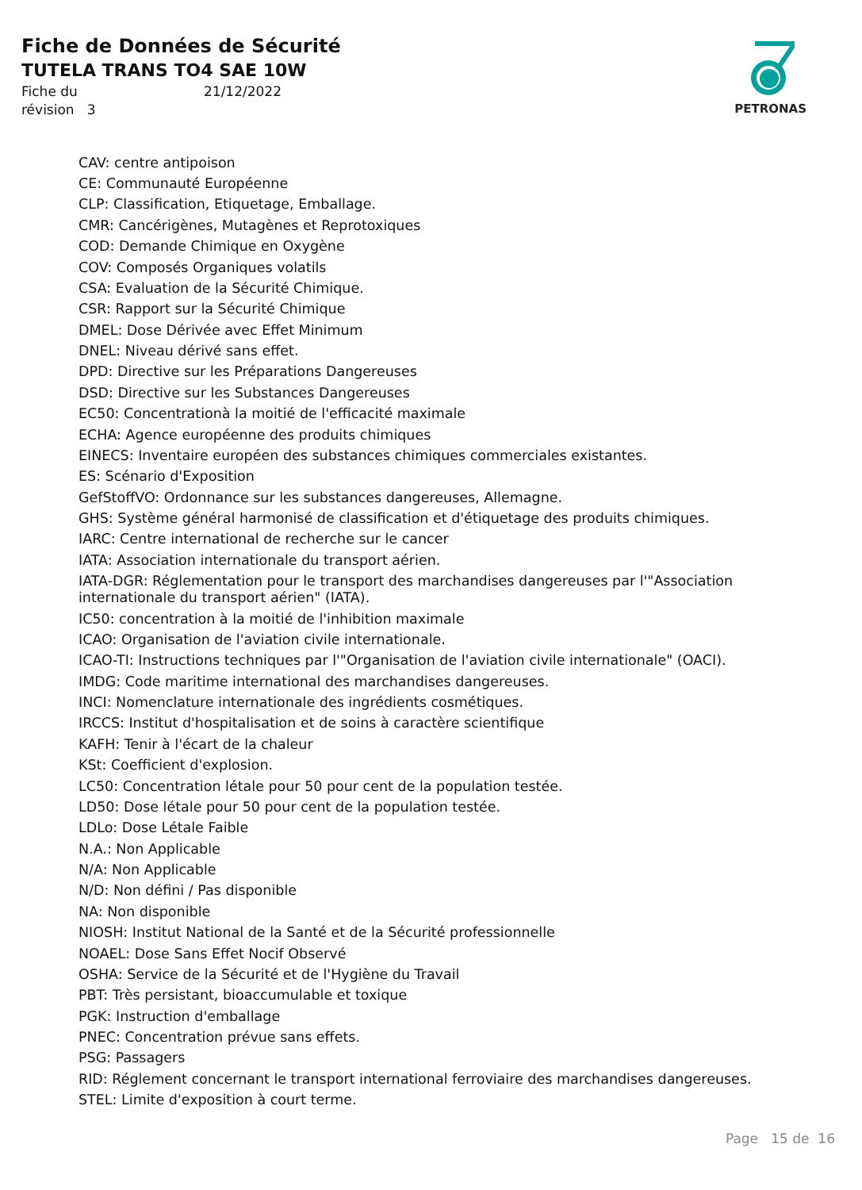Fiche de Données de Sécurité
TUTELA TRANS TO4 SAE 10W
Fiche du 21/12/2022 révision 3
PETRONAS
CAV: centre antipoison
CE: Communauté Européenne
CLP: Classification, Etiquetage, Emballage.
CMR: Cancérigènes, Mutagènes et Reprotoxiques
COD: Demande Chimique en Oxygène
COV: Composés Organiques volatils
CSA: Evaluation de la Sécurité Chimique.
CSR: Rapport sur la Sécurité Chimique
DMEL: Dose Dérivée avec Effet Minimum
DNEL: Niveau dérivé sans effet.
DPD: Directive sur les Préparations Dangereuses
DSD: Directive sur les Substances Dangereuses
EC50: Concentrationà la moitié de l'efficacité maximale
ECHA: Agence européenne des produits chimiques
EINECS: Inventaire européen des substances chimiques commerciales existantes.
ES: Scénario d'Exposition
GefStoffVO: Ordonnance sur les substances dangereuses, Allemagne.
GHS: Système général harmonisé de classification et d'étiquetage des produits chimiques.
IARC: Centre international de recherche sur le cancer
IATA: Association internationale du transport aérien.
IATA-DGR: Réglementation pour le transport des marchandises dangereuses par l'"Association internationale du transport aérien" (IATA).
IC50: concentration à la moitié de l'inhibition maximale
ICAO: Organisation de l'aviation civile internationale.
ICAO-TI: Instructions techniques par l'"Organisation de l'aviation civile internationale" (OACI).
IMDG: Code maritime international des marchandises dangereuses.
INCI: Nomenclature internationale des ingrédients cosmétiques.
IRCCS: Institut d'hospitalisation et de soins à caractère scientifique
KAFH: Tenir à l'écart de la chaleur
KSt: Coefficient d'explosion.
LC50: Concentration létale pour 50 pour cent de la population testée.
LD50: Dose létale pour 50 pour cent de la population testée.
LDLo: Dose Létale Faible
N.A.: Non Applicable
N/A: Non Applicable
N/D: Non défini / Pas disponible
NA: Non disponible
NIOSH: Institut National de la Santé et de la Sécurité professionnelle
NOAEL: Dose Sans Effet Nocif Observé
OSHA: Service de la Sécurité et de l'Hygiène du Travail
PBT: Très persistant, bioaccumulable et toxique
PGK: Instruction d'emballage
PNEC: Concentration prévue sans effets.
PSG: Passagers
RID: Réglement concernant le transport international ferroviaire des marchandises dangereuses.
STEL: Limite d'exposition à court terme.
Page 15 de 16